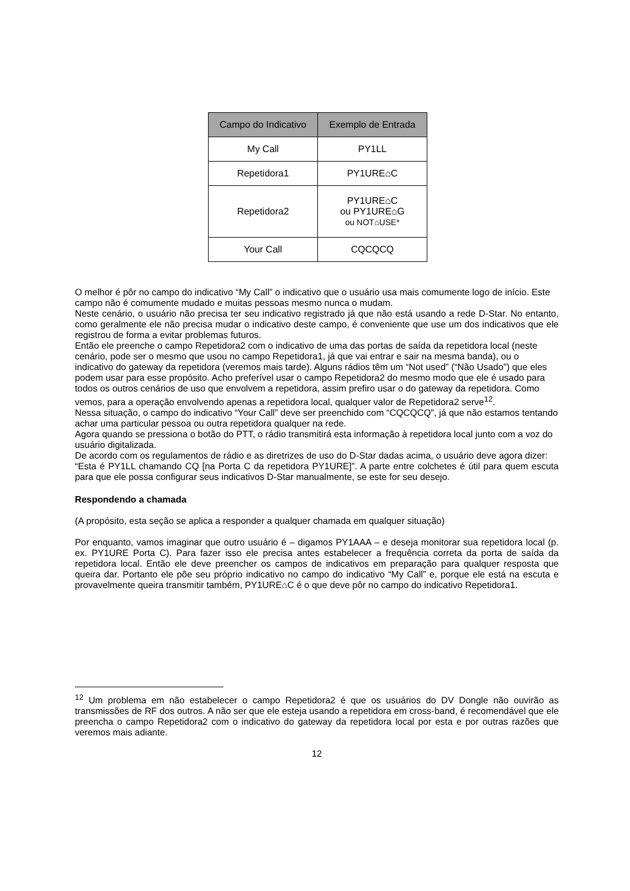| Campo do Indicativo | Exemplo de Entrada |
| --- | --- |
| My Call | PY1LL |
| Repetidora1 | PY1URE⌂C |
| Repetidora2 | PY1URE⌂C ou PY1URE⌂G ou NOT⌂USE* |
| Your Call | CQCQCQ |
O melhor é pôr no campo do indicativo “My Call” o indicativo que o usuário usa mais comumente logo de início. Este campo não é comumente mudado e muitas pessoas mesmo nunca o mudam.
Neste cenário, o usuário não precisa ter seu indicativo registrado já que não está usando a rede D-Star. No entanto, como geralmente ele não precisa mudar o indicativo deste campo, é conveniente que use um dos indicativos que ele registrou de forma a evitar problemas futuros.
Então ele preenche o campo Repetidora2 com o indicativo de uma das portas de saída da repetidora local (neste cenário, pode ser o mesmo que usou no campo Repetidora1, já que vai entrar e sair na mesma banda), ou o indicativo do gateway da repetidora (veremos mais tarde). Alguns rádios têm um “Not used” (“Não Usado”) que eles podem usar para esse propósito. Acho preferível usar o campo Repetidora2 do mesmo modo que ele é usado para todos os outros cenários de uso que envolvem a repetidora, assim prefiro usar o do gateway da repetidora. Como vemos, para a operação envolvendo apenas a repetidora local, qualquer valor de Repetidora2 serve<sup>12</sup>.
Nessa situação, o campo do indicativo “Your Call” deve ser preenchido com “CQCQCQ”, já que não estamos tentando achar uma particular pessoa ou outra repetidora qualquer na rede.
Agora quando se pressiona o botão do PTT, o rádio transmitirá esta informação à repetidora local junto com a voz do usuário digitalizada.
De acordo com os regulamentos de rádio e as diretrizes de uso do D-Star dadas acima, o usuário deve agora dizer:
“Esta é PY1LL chamando CQ [na Porta C da repetidora PY1URE]”. A parte entre colchetes é útil para quem escuta para que ele possa configurar seus indicativos D-Star manualmente, se este for seu desejo.
Respondendo a chamada
(A propósito, esta seção se aplica a responder a qualquer chamada em qualquer situação)
Por enquanto, vamos imaginar que outro usuário é – digamos PY1AAA – e deseja monitorar sua repetidora local (p. ex. PY1URE Porta C). Para fazer isso ele precisa antes estabelecer a frequência correta da porta de saída da repetidora local. Então ele deve preencher os campos de indicativos em preparação para qualquer resposta que queira dar. Portanto ele põe seu próprio indicativo no campo do indicativo “My Call” e, porque ele está na escuta e provavelmente queira transmitir também, PY1URE⌂C é o que deve pôr no campo do indicativo Repetidora1.
<sup>12</sup> Um problema em não estabelecer o campo Repetidora2 é que os usuários do DV Dongle não ouvirão as transmissões de RF dos outros. A não ser que ele esteja usando a repetidora em cross-band, é recomendável que ele preencha o campo Repetidora2 com o indicativo do gateway da repetidora local por esta e por outras razões que veremos mais adiante.
12